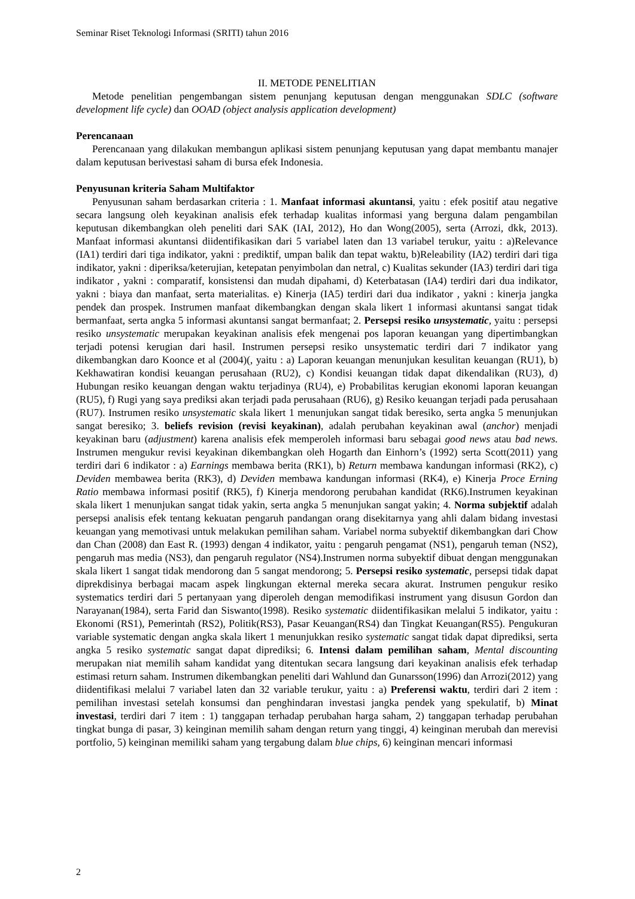Seminar Riset Teknologi Informasi (SRITI) tahun 2016
II. METODE PENELITIAN
Metode penelitian pengembangan sistem penunjang keputusan dengan menggunakan SDLC (software development life cycle) dan OOAD (object analysis application development)
Perencanaan
Perencanaan yang dilakukan membangun aplikasi sistem penunjang keputusan yang dapat membantu manajer dalam keputusan berivestasi saham di bursa efek Indonesia.
Penyusunan kriteria Saham Multifaktor
Penyusunan saham berdasarkan criteria : 1. Manfaat informasi akuntansi, yaitu : efek positif atau negative secara langsung oleh keyakinan analisis efek terhadap kualitas informasi yang berguna dalam pengambilan keputusan dikembangkan oleh peneliti dari SAK (IAI, 2012), Ho dan Wong(2005), serta (Arrozi, dkk, 2013). Manfaat informasi akuntansi diidentifikasikan dari 5 variabel laten dan 13 variabel terukur, yaitu : a)Relevance (IA1) terdiri dari tiga indikator, yakni : prediktif, umpan balik dan tepat waktu, b)Releability (IA2) terdiri dari tiga indikator, yakni : diperiksa/keterujian, ketepatan penyimbolan dan netral, c) Kualitas sekunder (IA3) terdiri dari tiga indikator , yakni : comparatif, konsistensi dan mudah dipahami, d) Keterbatasan (IA4) terdiri dari dua indikator, yakni : biaya dan manfaat, serta materialitas. e) Kinerja (IA5) terdiri dari dua indikator , yakni : kinerja jangka pendek dan prospek. Instrumen manfaat dikembangkan dengan skala likert 1 informasi akuntansi sangat tidak bermanfaat, serta angka 5 informasi akuntansi sangat bermanfaat; 2. Persepsi resiko unsystematic, yaitu : persepsi resiko unsystematic merupakan keyakinan analisis efek mengenai pos laporan keuangan yang dipertimbangkan terjadi potensi kerugian dari hasil. Instrumen persepsi resiko unsystematic terdiri dari 7 indikator yang dikembangkan daro Koonce et al (2004)(, yaitu : a) Laporan keuangan menunjukan kesulitan keuangan (RU1), b) Kekhawatiran kondisi keuangan perusahaan (RU2), c) Kondisi keuangan tidak dapat dikendalikan (RU3), d) Hubungan resiko keuangan dengan waktu terjadinya (RU4), e) Probabilitas kerugian ekonomi laporan keuangan (RU5), f) Rugi yang saya prediksi akan terjadi pada perusahaan (RU6), g) Resiko keuangan terjadi pada perusahaan (RU7). Instrumen resiko unsystematic skala likert 1 menunjukan sangat tidak beresiko, serta angka 5 menunjukan sangat beresiko; 3. beliefs revision (revisi keyakinan), adalah perubahan keyakinan awal (anchor) menjadi keyakinan baru (adjustment) karena analisis efek memperoleh informasi baru sebagai good news atau bad news. Instrumen mengukur revisi keyakinan dikembangkan oleh Hogarth dan Einhorn’s (1992) serta Scott(2011) yang terdiri dari 6 indikator : a) Earnings membawa berita (RK1), b) Return membawa kandungan informasi (RK2), c) Deviden membawea berita (RK3), d) Deviden membawa kandungan informasi (RK4), e) Kinerja Proce Erning Ratio membawa informasi positif (RK5), f) Kinerja mendorong perubahan kandidat (RK6).Instrumen keyakinan skala likert 1 menunjukan sangat tidak yakin, serta angka 5 menunjukan sangat yakin; 4. Norma subjektif adalah persepsi analisis efek tentang kekuatan pengaruh pandangan orang disekitarnya yang ahli dalam bidang investasi keuangan yang memotivasi untuk melakukan pemilihan saham. Variabel norma subyektif dikembangkan dari Chow dan Chan (2008) dan East R. (1993) dengan 4 indikator, yaitu : pengaruh pengamat (NS1), pengaruh teman (NS2), pengaruh mas media (NS3), dan pengaruh regulator (NS4).Instrumen norma subyektif dibuat dengan menggunakan skala likert 1 sangat tidak mendorong dan 5 sangat mendorong; 5. Persepsi resiko systematic, persepsi tidak dapat diprekdisinya berbagai macam aspek lingkungan ekternal mereka secara akurat. Instrumen pengukur resiko systematics terdiri dari 5 pertanyaan yang diperoleh dengan memodifikasi instrument yang disusun Gordon dan Narayanan(1984), serta Farid dan Siswanto(1998). Resiko systematic diidentifikasikan melalui 5 indikator, yaitu : Ekonomi (RS1), Pemerintah (RS2), Politik(RS3), Pasar Keuangan(RS4) dan Tingkat Keuangan(RS5). Pengukuran variable systematic dengan angka skala likert 1 menunjukkan resiko systematic sangat tidak dapat diprediksi, serta angka 5 resiko systematic sangat dapat diprediksi; 6. Intensi dalam pemilihan saham, Mental discounting merupakan niat memilih saham kandidat yang ditentukan secara langsung dari keyakinan analisis efek terhadap estimasi return saham. Instrumen dikembangkan peneliti dari Wahlund dan Gunarsson(1996) dan Arrozi(2012) yang diidentifikasi melalui 7 variabel laten dan 32 variable terukur, yaitu : a) Preferensi waktu, terdiri dari 2 item : pemilihan investasi setelah konsumsi dan penghindaran investasi jangka pendek yang spekulatif, b) Minat investasi, terdiri dari 7 item : 1) tanggapan terhadap perubahan harga saham, 2) tanggapan terhadap perubahan tingkat bunga di pasar, 3) keinginan memilih saham dengan return yang tinggi, 4) keinginan merubah dan merevisi portfolio, 5) keinginan memiliki saham yang tergabung dalam blue chips, 6) keinginan mencari informasi
2